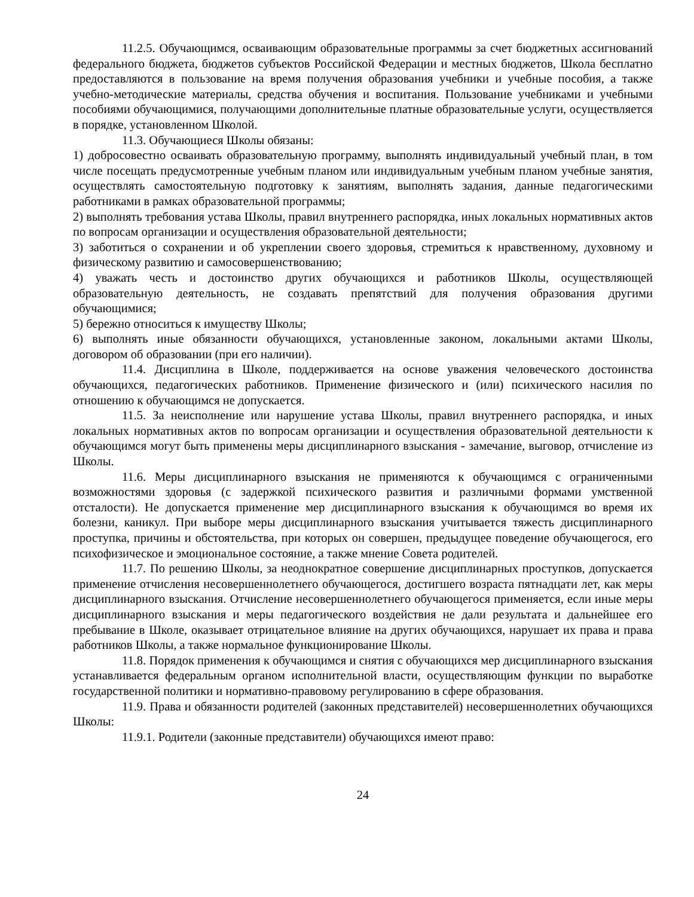11.2.5. Обучающимся, осваивающим образовательные программы за счет бюджетных ассигнований федерального бюджета, бюджетов субъектов Российской Федерации и местных бюджетов, Школа бесплатно предоставляются в пользование на время получения образования учебники и учебные пособия, а также учебно-методические материалы, средства обучения и воспитания. Пользование учебниками и учебными пособиями обучающимися, получающими дополнительные платные образовательные услуги, осуществляется в порядке, установленном Школой.
11.3. Обучающиеся Школы обязаны:
1) добросовестно осваивать образовательную программу, выполнять индивидуальный учебный план, в том числе посещать предусмотренные учебным планом или индивидуальным учебным планом учебные занятия, осуществлять самостоятельную подготовку к занятиям, выполнять задания, данные педагогическими работниками в рамках образовательной программы;
2) выполнять требования устава Школы, правил внутреннего распорядка, иных локальных нормативных актов по вопросам организации и осуществления образовательной деятельности;
3) заботиться о сохранении и об укреплении своего здоровья, стремиться к нравственному, духовному и физическому развитию и самосовершенствованию;
4) уважать честь и достоинство других обучающихся и работников Школы, осуществляющей образовательную деятельность, не создавать препятствий для получения образования другими обучающимися;
5) бережно относиться к имуществу Школы;
6) выполнять иные обязанности обучающихся, установленные законом, локальными актами Школы, договором об образовании (при его наличии).
11.4. Дисциплина в Школе, поддерживается на основе уважения человеческого достоинства обучающихся, педагогических работников. Применение физического и (или) психического насилия по отношению к обучающимся не допускается.
11.5. За неисполнение или нарушение устава Школы, правил внутреннего распорядка, и иных локальных нормативных актов по вопросам организации и осуществления образовательной деятельности к обучающимся могут быть применены меры дисциплинарного взыскания - замечание, выговор, отчисление из Школы.
11.6. Меры дисциплинарного взыскания не применяются к обучающимся с ограниченными возможностями здоровья (с задержкой психического развития и различными формами умственной отсталости). Не допускается применение мер дисциплинарного взыскания к обучающимся во время их болезни, каникул. При выборе меры дисциплинарного взыскания учитывается тяжесть дисциплинарного проступка, причины и обстоятельства, при которых он совершен, предыдущее поведение обучающегося, его психофизическое и эмоциональное состояние, а также мнение Совета родителей.
11.7. По решению Школы, за неоднократное совершение дисциплинарных проступков, допускается применение отчисления несовершеннолетнего обучающегося, достигшего возраста пятнадцати лет, как меры дисциплинарного взыскания. Отчисление несовершеннолетнего обучающегося применяется, если иные меры дисциплинарного взыскания и меры педагогического воздействия не дали результата и дальнейшее его пребывание в Школе, оказывает отрицательное влияние на других обучающихся, нарушает их права и права работников Школы, а также нормальное функционирование Школы.
11.8. Порядок применения к обучающимся и снятия с обучающихся мер дисциплинарного взыскания устанавливается федеральным органом исполнительной власти, осуществляющим функции по выработке государственной политики и нормативно-правовому регулированию в сфере образования.
11.9. Права и обязанности родителей (законных представителей) несовершеннолетних обучающихся Школы:
11.9.1. Родители (законные представители) обучающихся имеют право:
24